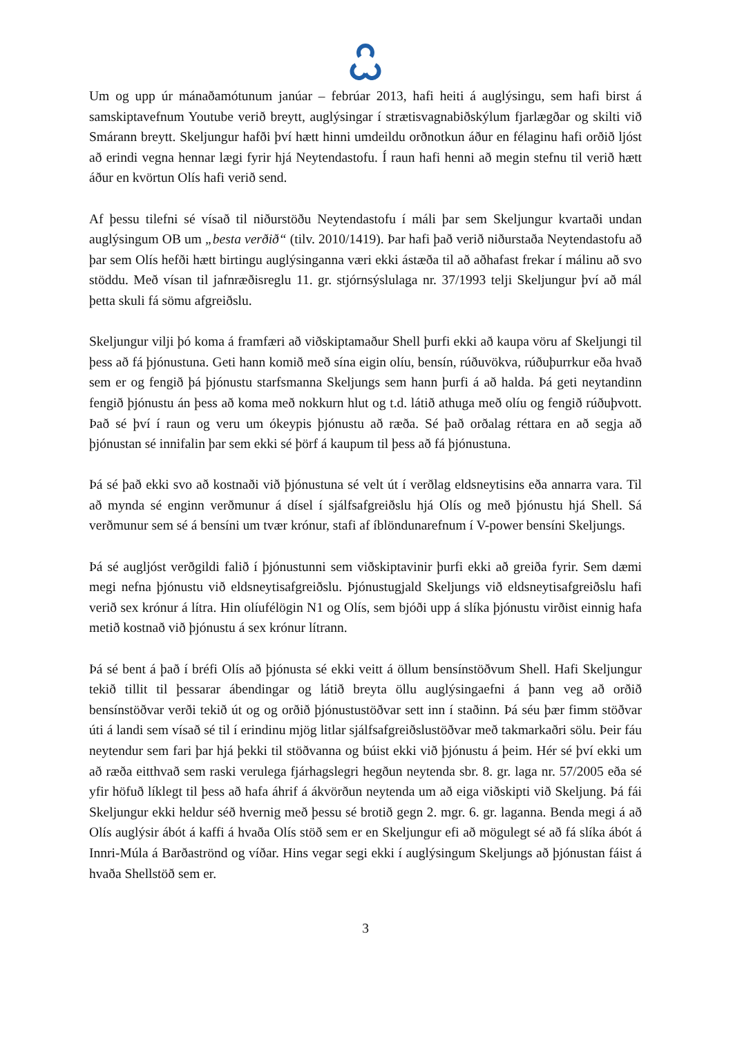Um og upp úr mánaðamótunum janúar – febrúar 2013, hafi heiti á auglýsingu, sem hafi birst á samskiptavefnum Youtube verið breytt, auglýsingar í strætisvagnabiðskýlum fjarlægðar og skilti við Smárann breytt. Skeljungur hafði því hætt hinni umdeildu orðnotkun áður en félaginu hafi orðið ljóst að erindi vegna hennar lægi fyrir hjá Neytendastofu. Í raun hafi henni að megin stefnu til verið hætt áður en kvörtun Olís hafi verið send.
Af þessu tilefni sé vísað til niðurstöðu Neytendastofu í máli þar sem Skeljungur kvartaði undan auglýsingum OB um „besta verðið“ (tilv. 2010/1419). Þar hafi það verið niðurstaða Neytendastofu að þar sem Olís hefði hætt birtingu auglýsinganna væri ekki ástæða til að aðhafast frekar í málinu að svo stöddu. Með vísan til jafnræðisreglu 11. gr. stjórnsýslulaga nr. 37/1993 telji Skeljungur því að mál þetta skuli fá sömu afgreiðslu.
Skeljungur vilji þó koma á framfæri að viðskiptamaður Shell þurfi ekki að kaupa vöru af Skeljungi til þess að fá þjónustuna. Geti hann komið með sína eigin olíu, bensín, rúðuvökva, rúðuþurrkur eða hvað sem er og fengið þá þjónustu starfsmanna Skeljungs sem hann þurfi á að halda. Þá geti neytandinn fengið þjónustu án þess að koma með nokkurn hlut og t.d. látið athuga með olíu og fengið rúðuþvott. Það sé því í raun og veru um ókeypis þjónustu að ræða. Sé það orðalag réttara en að segja að þjónustan sé innifalin þar sem ekki sé þörf á kaupum til þess að fá þjónustuna.
Þá sé það ekki svo að kostnaði við þjónustuna sé velt út í verðlag eldsneytisins eða annarra vara. Til að mynda sé enginn verðmunur á dísel í sjálfsafgreiðslu hjá Olís og með þjónustu hjá Shell. Sá verðmunur sem sé á bensíni um tvær krónur, stafi af íblöndunarefnum í V-power bensíni Skeljungs.
Þá sé augljóst verðgildi falið í þjónustunni sem viðskiptavinir þurfi ekki að greiða fyrir. Sem dæmi megi nefna þjónustu við eldsneytisafgreiðslu. Þjónustugjald Skeljungs við eldsneytisafgreiðslu hafi verið sex krónur á lítra. Hin olíufélögin N1 og Olís, sem bjóði upp á slíka þjónustu virðist einnig hafa metið kostnað við þjónustu á sex krónur lítrann.
Þá sé bent á það í bréfi Olís að þjónusta sé ekki veitt á öllum bensínstöðvum Shell. Hafi Skeljungur tekið tillit til þessarar ábendingar og látið breyta öllu auglýsingaefni á þann veg að orðið bensínstöðvar verði tekið út og og orðið þjónustustöðvar sett inn í staðinn. Þá séu þær fimm stöðvar úti á landi sem vísað sé til í erindinu mjög litlar sjálfsafgreiðslustöðvar með takmarkaðri sölu. Þeir fáu neytendur sem fari þar hjá þekki til stöðvanna og búist ekki við þjónustu á þeim. Hér sé því ekki um að ræða eitthvað sem raski verulega fjárhagslegri hegðun neytenda sbr. 8. gr. laga nr. 57/2005 eða sé yfir höfuð líklegt til þess að hafa áhrif á ákvörðun neytenda um að eiga viðskipti við Skeljung. Þá fái Skeljungur ekki heldur séð hvernig með þessu sé brotið gegn 2. mgr. 6. gr. laganna. Benda megi á að Olís auglýsir ábót á kaffi á hvaða Olís stöð sem er en Skeljungur efi að mögulegt sé að fá slíka ábót á Innri-Múla á Barðaströnd og víðar. Hins vegar segi ekki í auglýsingum Skeljungs að þjónustan fáist á hvaða Shellstöð sem er.
3